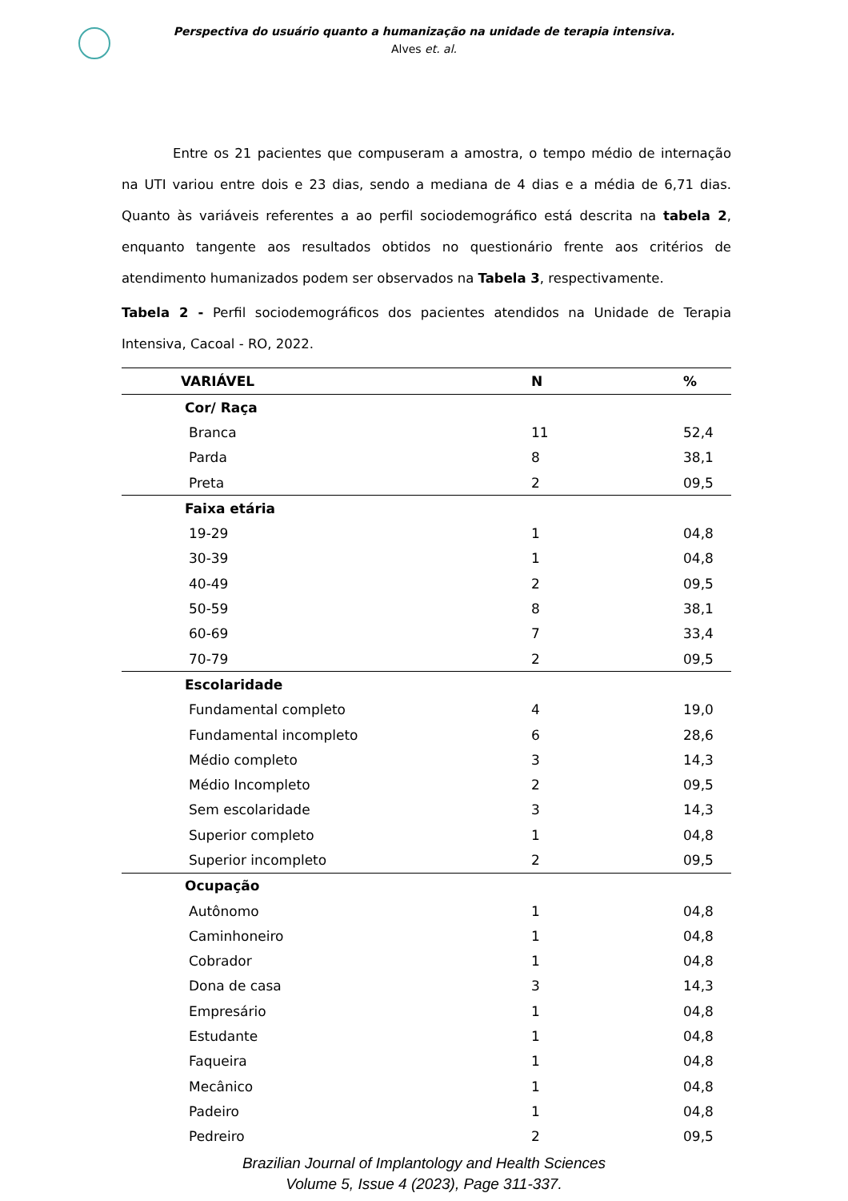Perspectiva do usuário quanto a humanização na unidade de terapia intensiva.
Alves et. al.
Entre os 21 pacientes que compuseram a amostra, o tempo médio de internação na UTI variou entre dois e 23 dias, sendo a mediana de 4 dias e a média de 6,71 dias. Quanto às variáveis referentes a ao perfil sociodemográfico está descrita na tabela 2, enquanto tangente aos resultados obtidos no questionário frente aos critérios de atendimento humanizados podem ser observados na Tabela 3, respectivamente.
Tabela 2 - Perfil sociodemográficos dos pacientes atendidos na Unidade de Terapia Intensiva, Cacoal - RO, 2022.
| VARIÁVEL | N | % |
| --- | --- | --- |
| Cor/ Raça | | |
| Branca | 11 | 52,4 |
| Parda | 8 | 38,1 |
| Preta | 2 | 09,5 |
| Faixa etária | | |
| 19-29 | 1 | 04,8 |
| 30-39 | 1 | 04,8 |
| 40-49 | 2 | 09,5 |
| 50-59 | 8 | 38,1 |
| 60-69 | 7 | 33,4 |
| 70-79 | 2 | 09,5 |
| Escolaridade | | |
| Fundamental completo | 4 | 19,0 |
| Fundamental incompleto | 6 | 28,6 |
| Médio completo | 3 | 14,3 |
| Médio Incompleto | 2 | 09,5 |
| Sem escolaridade | 3 | 14,3 |
| Superior completo | 1 | 04,8 |
| Superior incompleto | 2 | 09,5 |
| Ocupação | | |
| Autônomo | 1 | 04,8 |
| Caminhoneiro | 1 | 04,8 |
| Cobrador | 1 | 04,8 |
| Dona de casa | 3 | 14,3 |
| Empresário | 1 | 04,8 |
| Estudante | 1 | 04,8 |
| Faqueira | 1 | 04,8 |
| Mecânico | 1 | 04,8 |
| Padeiro | 1 | 04,8 |
| Pedreiro | 2 | 09,5 |
Brazilian Journal of Implantology and Health Sciences
Volume 5, Issue 4 (2023), Page 311-337.